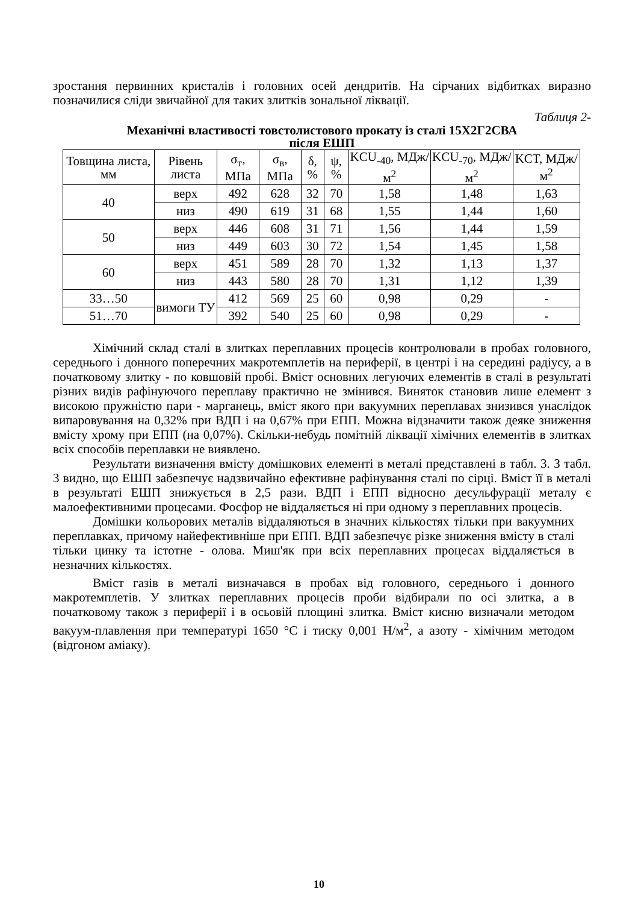зростання первинних кристалів і головних осей дендритів. На сірчаних відбитках виразно позначилися сліди звичайної для таких злитків зональної ліквації.
Таблиця 2-
Механічні властивості товстолистового прокату із сталі 15Х2Г2СВА
після ЕШП
| Товщина листа, мм | Рівень листа | σ<sub>т</sub>, МПа | σ<sub>в</sub>, МПа | δ, % | ψ, % | KCU<sub>-40</sub>, МДж/м<sup>2</sup> | KCU<sub>-70</sub>, МДж/м<sup>2</sup> | KCT, МДж/м<sup>2</sup> |
| --- | --- | --- | --- | --- | --- | --- | --- | --- |
| 40 | верх | 492 | 628 | 32 | 70 | 1,58 | 1,48 | 1,63 |
| | низ | 490 | 619 | 31 | 68 | 1,55 | 1,44 | 1,60 |
| 50 | верх | 446 | 608 | 31 | 71 | 1,56 | 1,44 | 1,59 |
| | низ | 449 | 603 | 30 | 72 | 1,54 | 1,45 | 1,58 |
| 60 | верх | 451 | 589 | 28 | 70 | 1,32 | 1,13 | 1,37 |
| | низ | 443 | 580 | 28 | 70 | 1,31 | 1,12 | 1,39 |
| 33…50 | вимоги ТУ | 412 | 569 | 25 | 60 | 0,98 | 0,29 | - |
| 51…70 | | 392 | 540 | 25 | 60 | 0,98 | 0,29 | - |
Хімічний склад сталі в злитках переплавних процесів контролювали в пробах головного, середнього і донного поперечних макротемплетів на периферії, в центрі і на середині радіусу, а в початковому злитку - по ковшовій пробі. Вміст основних легуючих елементів в сталі в результаті різних видів рафінуючого переплаву практично не змінився. Виняток становив лише елемент з високою пружністю пари - марганець, вміст якого при вакуумних переплавах знизився унаслідок випаровування на 0,32% при ВДП і на 0,67% при ЕПП. Можна відзначити також деяке зниження вмісту хрому при ЕПП (на 0,07%). Скільки-небудь помітній ліквації хімічних елементів в злитках всіх способів переплавки не виявлено.
Результати визначення вмісту домішкових елементі в металі представлені в табл. 3. З табл. 3 видно, що ЕШП забезпечує надзвичайно ефективне рафінування сталі по сірці. Вміст її в металі в результаті ЕШП знижується в 2,5 рази. ВДП і ЕПП відносно десульфурації металу є малоефективними процесами. Фосфор не віддаляється ні при одному з переплавних процесів.
Домішки кольорових металів віддаляються в значних кількостях тільки при вакуумних переплавках, причому найефективніше при ЕПП. ВДП забезпечує різке зниження вмісту в сталі тільки цинку та істотне - олова. Миш'як при всіх переплавних процесах віддаляється в незначних кількостях.
Вміст газів в металі визначався в пробах від головного, середнього і донного макротемплетів. У злитках переплавних процесів проби відбирали по осі злитка, а в початковому також з периферії і в осьовій площині злитка. Вміст кисню визначали методом вакуум-плавлення при температурі 1650 °С і тиску 0,001 Н/м<sup>2</sup>, а азоту - хімічним методом (відгоном аміаку).
10